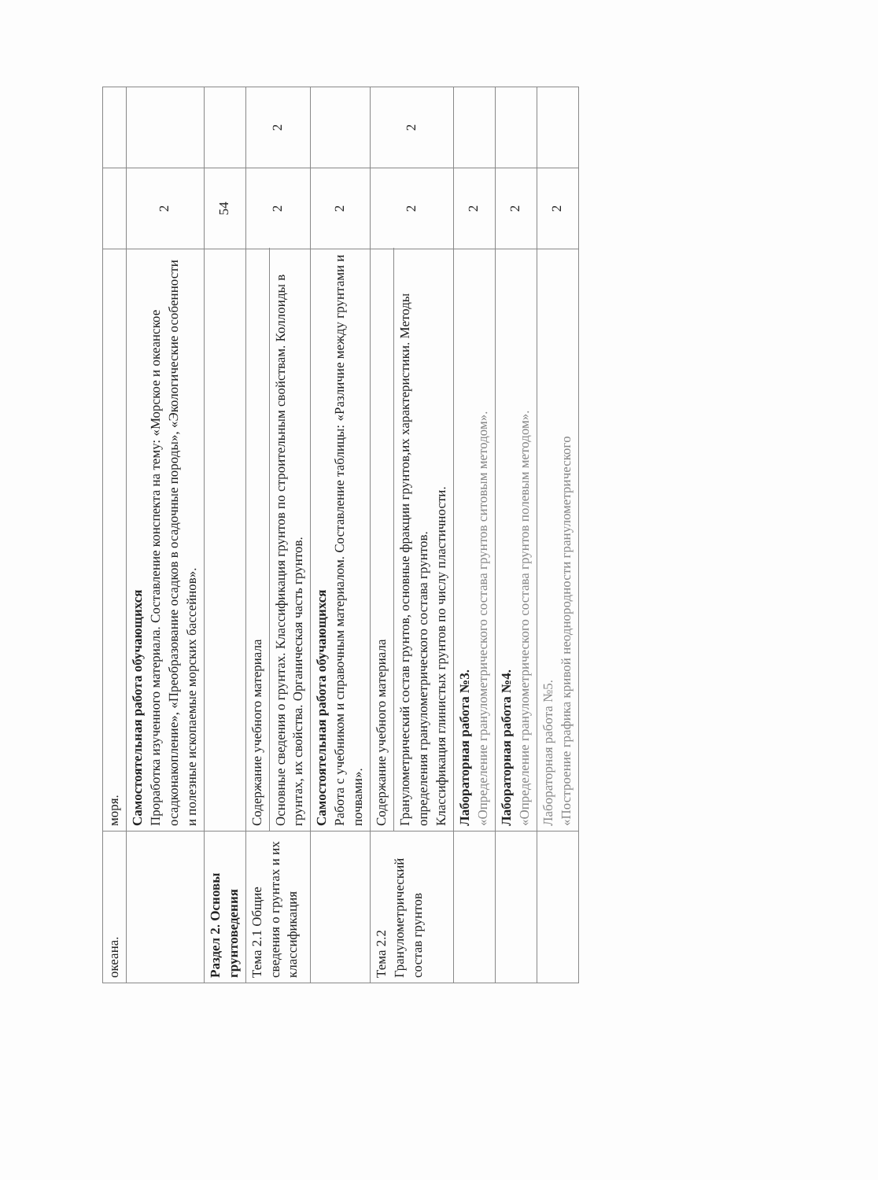| океана. | моря. | | |
| | Самостоятельная работа обучающихся Проработка изученного материала. Составление конспекта на тему: «Морское и океанское осадконакопление», «Преобразование осадков в осадочные породы», «Экологические особенности и полезные ископаемые морских бассейнов». | 2 | |
| Раздел 2. Основы грунтоведения | | 54 | |
| Тема 2.1 Общие сведения о грунтах и их классификация | Содержание учебного материала | 2 | 2 |
| | Основные сведения о грунтах. Классификация грунтов по строительным свойствам. Коллоиды в грунтах, их свойства. Органическая часть грунтов. | | |
| | Самостоятельная работа обучающихся Работа с учебником и справочным материалом. Составление таблицы: «Различие между грунтами и почвами». | 2 | |
| Тема 2.2 Гранулометрический состав грунтов | Содержание учебного материала | 2 | 2 |
| | Гранулометрический состав грунтов, основные фракции грунтов,их характеристики. Методы определения гранулометрического состава грунтов. Классификация глинистых грунтов по числу пластичности. | | |
| | Лабораторная работа №3. «Определение гранулометрического состава грунтов ситовым методом». | 2 | |
| | Лабораторная работа №4. «Определение гранулометрического состава грунтов полевым методом». | 2 | |
| | Лабораторная работа №5. «Построение графика кривой неоднородности гранулометрического | 2 | |